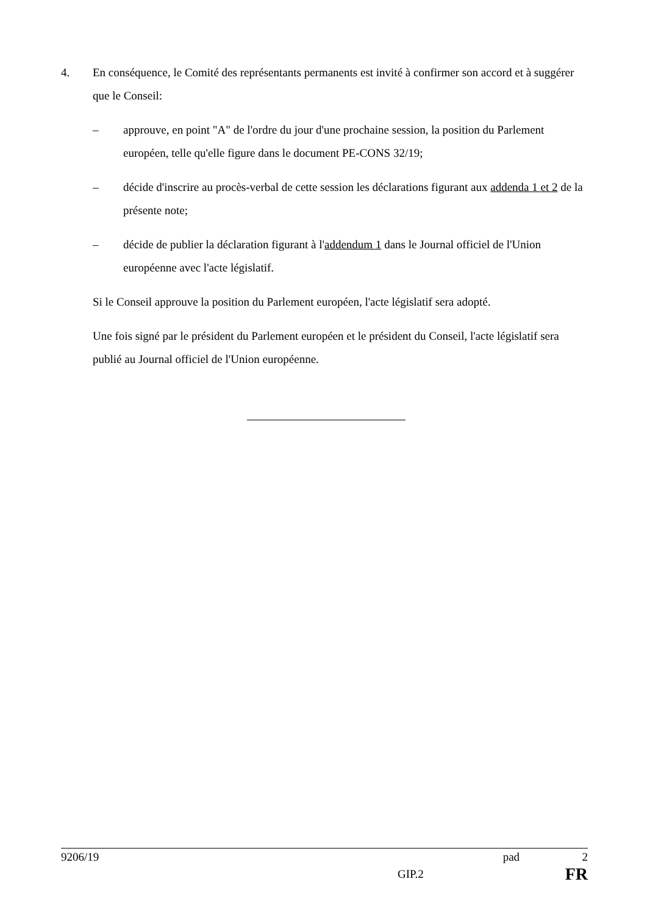4. En conséquence, le Comité des représentants permanents est invité à confirmer son accord et à suggérer que le Conseil:
– approuve, en point "A" de l'ordre du jour d'une prochaine session, la position du Parlement européen, telle qu'elle figure dans le document PE-CONS 32/19;
– décide d'inscrire au procès-verbal de cette session les déclarations figurant aux addenda 1 et 2 de la présente note;
– décide de publier la déclaration figurant à l'addendum 1 dans le Journal officiel de l'Union européenne avec l'acte législatif.
Si le Conseil approuve la position du Parlement européen, l'acte législatif sera adopté.
Une fois signé par le président du Parlement européen et le président du Conseil, l'acte législatif sera publié au Journal officiel de l'Union européenne.
9206/19 pad 2
GIP.2 FR